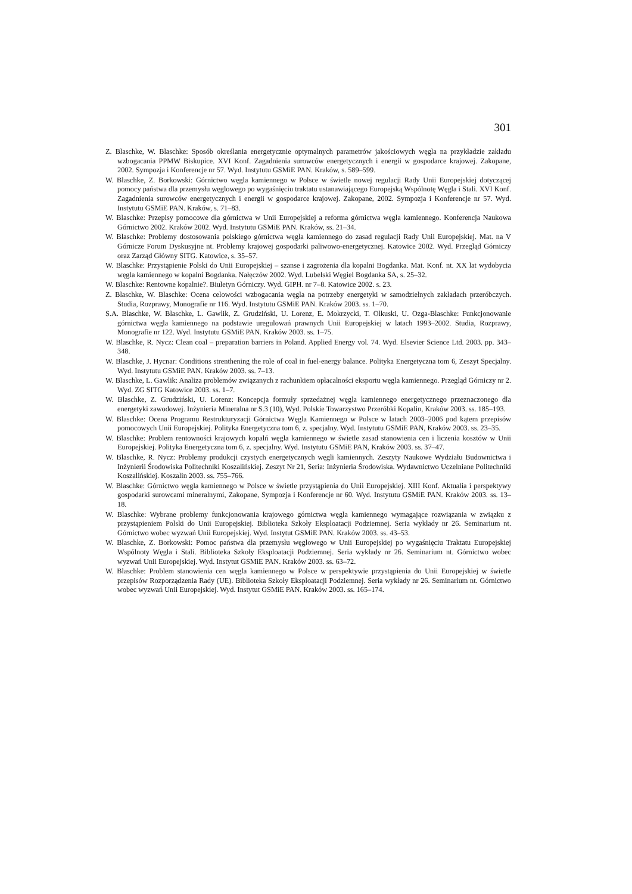301
Z. Blaschke, W. Blaschke: Sposób określania energetycznie optymalnych parametrów jakościowych węgla na przykładzie zakładu wzbogacania PPMW Biskupice. XVI Konf. Zagadnienia surowców energetycznych i energii w gospodarce krajowej. Zakopane, 2002. Sympozja i Konferencje nr 57. Wyd. Instytutu GSMiE PAN. Kraków, s. 589–599.
W. Blaschke, Z. Borkowski: Górnictwo węgla kamiennego w Polsce w świetle nowej regulacji Rady Unii Europejskiej dotyczącej pomocy państwa dla przemysłu węglowego po wygaśnięciu traktatu ustanawiającego Europejską Wspólnotę Węgla i Stali. XVI Konf. Zagadnienia surowców energetycznych i energii w gospodarce krajowej. Zakopane, 2002. Sympozja i Konferencje nr 57. Wyd. Instytutu GSMiE PAN. Kraków, s. 71–83.
W. Blaschke: Przepisy pomocowe dla górnictwa w Unii Europejskiej a reforma górnictwa węgla kamiennego. Konferencja Naukowa Górnictwo 2002. Kraków 2002. Wyd. Instytutu GSMiE PAN. Kraków, ss. 21–34.
W. Blaschke: Problemy dostosowania polskiego górnictwa węgla kamiennego do zasad regulacji Rady Unii Europejskiej. Mat. na V Górnicze Forum Dyskusyjne nt. Problemy krajowej gospodarki paliwowo-energetycznej. Katowice 2002. Wyd. Przegląd Górniczy oraz Zarząd Główny SITG. Katowice, s. 35–57.
W. Blaschke: Przystąpienie Polski do Unii Europejskiej – szanse i zagrożenia dla kopalni Bogdanka. Mat. Konf. nt. XX lat wydobycia węgla kamiennego w kopalni Bogdanka. Nałęczów 2002. Wyd. Lubelski Węgiel Bogdanka SA, s. 25–32.
W. Blaschke: Rentowne kopalnie?. Biuletyn Górniczy. Wyd. GIPH. nr 7–8. Katowice 2002. s. 23.
Z. Blaschke, W. Blaschke: Ocena celowości wzbogacania węgla na potrzeby energetyki w samodzielnych zakładach przeróbczych. Studia, Rozprawy, Monografie nr 116. Wyd. Instytutu GSMiE PAN. Kraków 2003. ss. 1–70.
S.A. Blaschke, W. Blaschke, L. Gawlik, Z. Grudziński, U. Lorenz, E. Mokrzycki, T. Olkuski, U. Ozga-Blaschke: Funkcjonowanie górnictwa węgla kamiennego na podstawie uregulowań prawnych Unii Europejskiej w latach 1993–2002. Studia, Rozprawy, Monografie nr 122. Wyd. Instytutu GSMiE PAN. Kraków 2003. ss. 1–75.
W. Blaschke, R. Nycz: Clean coal – preparation barriers in Poland. Applied Energy vol. 74. Wyd. Elsevier Science Ltd. 2003. pp. 343–348.
W. Blaschke, J. Hycnar: Conditions strenthening the role of coal in fuel-energy balance. Polityka Energetyczna tom 6, Zeszyt Specjalny. Wyd. Instytutu GSMiE PAN. Kraków 2003. ss. 7–13.
W. Blaschke, L. Gawlik: Analiza problemów związanych z rachunkiem opłacalności eksportu węgla kamiennego. Przegląd Górniczy nr 2. Wyd. ZG SITG Katowice 2003. ss. 1–7.
W. Blaschke, Z. Grudziński, U. Lorenz: Koncepcja formuły sprzedażnej węgla kamiennego energetycznego przeznaczonego dla energetyki zawodowej. Inżynieria Mineralna nr S.3 (10), Wyd. Polskie Towarzystwo Przeróbki Kopalin, Kraków 2003. ss. 185–193.
W. Blaschke: Ocena Programu Restrukturyzacji Górnictwa Węgla Kamiennego w Polsce w latach 2003–2006 pod kątem przepisów pomocowych Unii Europejskiej. Polityka Energetyczna tom 6, z. specjalny. Wyd. Instytutu GSMiE PAN, Kraków 2003. ss. 23–35.
W. Blaschke: Problem rentowności krajowych kopalń węgla kamiennego w świetle zasad stanowienia cen i liczenia kosztów w Unii Europejskiej. Polityka Energetyczna tom 6, z. specjalny. Wyd. Instytutu GSMiE PAN, Kraków 2003. ss. 37–47.
W. Blaschke, R. Nycz: Problemy produkcji czystych energetycznych węgli kamiennych. Zeszyty Naukowe Wydziału Budownictwa i Inżynierii Środowiska Politechniki Koszalińskiej. Zeszyt Nr 21, Seria: Inżynieria Środowiska. Wydawnictwo Uczelniane Politechniki Koszalińskiej. Koszalin 2003. ss. 755–766.
W. Blaschke: Górnictwo węgla kamiennego w Polsce w świetle przystąpienia do Unii Europejskiej. XIII Konf. Aktualia i perspektywy gospodarki surowcami mineralnymi, Zakopane, Sympozja i Konferencje nr 60. Wyd. Instytutu GSMiE PAN. Kraków 2003. ss. 13–18.
W. Blaschke: Wybrane problemy funkcjonowania krajowego górnictwa węgla kamiennego wymagające rozwiązania w związku z przystąpieniem Polski do Unii Europejskiej. Biblioteka Szkoły Eksploatacji Podziemnej. Seria wykłady nr 26. Seminarium nt. Górnictwo wobec wyzwań Unii Europejskiej. Wyd. Instytut GSMiE PAN. Kraków 2003. ss. 43–53.
W. Blaschke, Z. Borkowski: Pomoc państwa dla przemysłu węglowego w Unii Europejskiej po wygaśnięciu Traktatu Europejskiej Wspólnoty Węgla i Stali. Biblioteka Szkoły Eksploatacji Podziemnej. Seria wykłady nr 26. Seminarium nt. Górnictwo wobec wyzwań Unii Europejskiej. Wyd. Instytut GSMiE PAN. Kraków 2003. ss. 63–72.
W. Blaschke: Problem stanowienia cen węgla kamiennego w Polsce w perspektywie przystąpienia do Unii Europejskiej w świetle przepisów Rozporządzenia Rady (UE). Biblioteka Szkoły Eksploatacji Podziemnej. Seria wykłady nr 26. Seminarium nt. Górnictwo wobec wyzwań Unii Europejskiej. Wyd. Instytut GSMiE PAN. Kraków 2003. ss. 165–174.